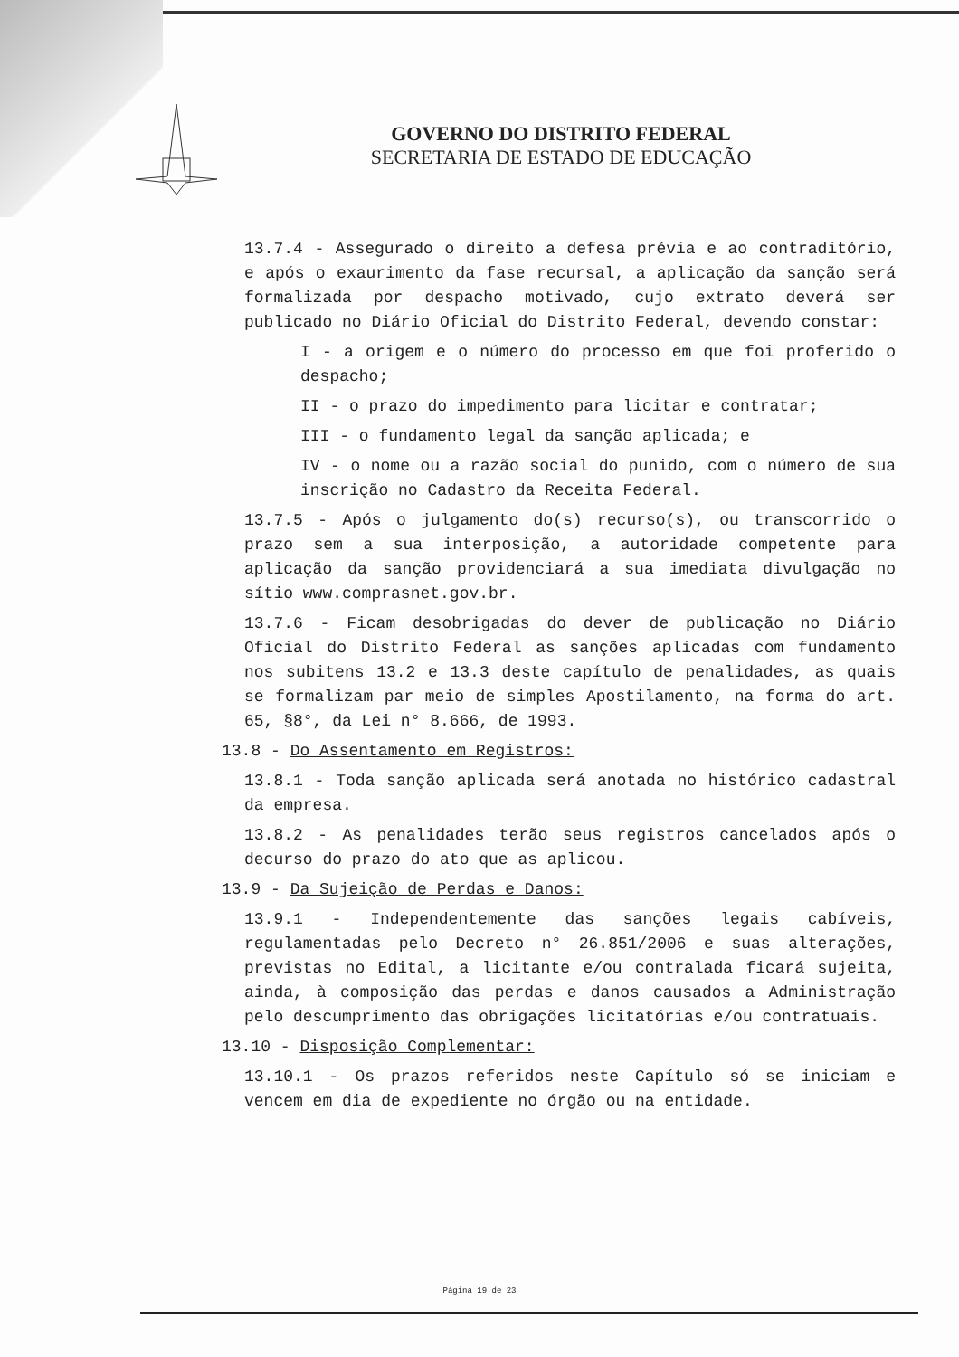GOVERNO DO DISTRITO FEDERAL
SECRETARIA DE ESTADO DE EDUCAÇÃO
13.7.4 - Assegurado o direito a defesa prévia e ao contraditório, e após o exaurimento da fase recursal, a aplicação da sanção será formalizada por despacho motivado, cujo extrato deverá ser publicado no Diário Oficial do Distrito Federal, devendo constar:
I - a origem e o número do processo em que foi proferido o despacho;
II - o prazo do impedimento para licitar e contratar;
III - o fundamento legal da sanção aplicada; e
IV - o nome ou a razão social do punido, com o número de sua inscrição no Cadastro da Receita Federal.
13.7.5 - Após o julgamento do(s) recurso(s), ou transcorrido o prazo sem a sua interposição, a autoridade competente para aplicação da sanção providenciará a sua imediata divulgação no sítio www.comprasnet.gov.br.
13.7.6 - Ficam desobrigadas do dever de publicação no Diário Oficial do Distrito Federal as sanções aplicadas com fundamento nos subitens 13.2 e 13.3 deste capítulo de penalidades, as quais se formalizam par meio de simples Apostilamento, na forma do art. 65, §8°, da Lei n° 8.666, de 1993.
13.8 - Do Assentamento em Registros:
13.8.1 - Toda sanção aplicada será anotada no histórico cadastral da empresa.
13.8.2 - As penalidades terão seus registros cancelados após o decurso do prazo do ato que as aplicou.
13.9 - Da Sujeição de Perdas e Danos:
13.9.1 - Independentemente das sanções legais cabíveis, regulamentadas pelo Decreto n° 26.851/2006 e suas alterações, previstas no Edital, a licitante e/ou contralada ficará sujeita, ainda, à composição das perdas e danos causados a Administração pelo descumprimento das obrigações licitatórias e/ou contratuais.
13.10 - Disposição Complementar:
13.10.1 - Os prazos referidos neste Capítulo só se iniciam e vencem em dia de expediente no órgão ou na entidade.
Página 19 de 23